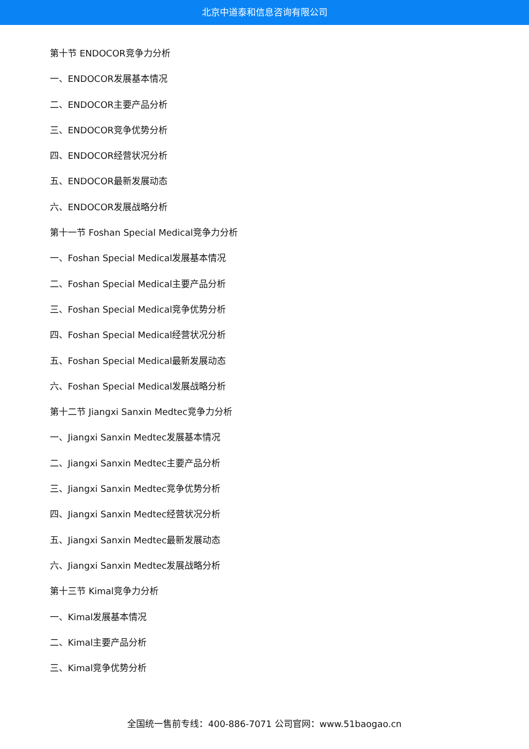北京中道泰和信息咨询有限公司
第十节 ENDOCOR竞争力分析
一、ENDOCOR发展基本情况
二、ENDOCOR主要产品分析
三、ENDOCOR竞争优势分析
四、ENDOCOR经营状况分析
五、ENDOCOR最新发展动态
六、ENDOCOR发展战略分析
第十一节 Foshan Special Medical竞争力分析
一、Foshan Special Medical发展基本情况
二、Foshan Special Medical主要产品分析
三、Foshan Special Medical竞争优势分析
四、Foshan Special Medical经营状况分析
五、Foshan Special Medical最新发展动态
六、Foshan Special Medical发展战略分析
第十二节 Jiangxi Sanxin Medtec竞争力分析
一、Jiangxi Sanxin Medtec发展基本情况
二、Jiangxi Sanxin Medtec主要产品分析
三、Jiangxi Sanxin Medtec竞争优势分析
四、Jiangxi Sanxin Medtec经营状况分析
五、Jiangxi Sanxin Medtec最新发展动态
六、Jiangxi Sanxin Medtec发展战略分析
第十三节 Kimal竞争力分析
一、Kimal发展基本情况
二、Kimal主要产品分析
三、Kimal竞争优势分析
全国统一售前专线：400-886-7071 公司官网：www.51baogao.cn